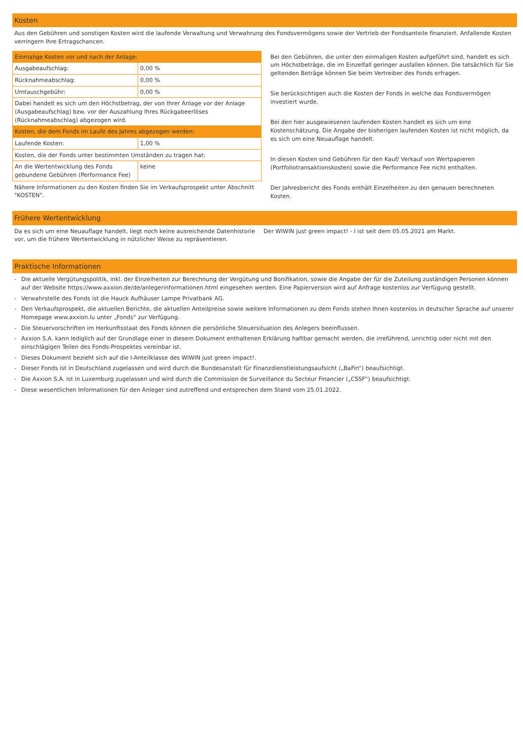Kosten
Aus den Gebühren und sonstigen Kosten wird die laufende Verwaltung und Verwahrung des Fondsvermögens sowie der Vertrieb der Fondsanteile finanziert. Anfallende Kosten verringern Ihre Ertragschancen.
| Einmalige Kosten vor und nach der Anlage: | |
| Ausgabeaufschlag: | 0,00 % |
| Rücknahmeabschlag: | 0,00 % |
| Umtauschgebühr: | 0,00 % |
| Dabei handelt es sich um den Höchstbetrag, der von Ihrer Anlage vor der Anlage (Ausgabeaufschlag) bzw. vor der Auszahlung Ihres Rückgabeerlöses (Rücknahmeabschlag) abgezogen wird. | |
| Kosten, die dem Fonds im Laufe des Jahres abgezogen werden: | |
| Laufende Kosten: | 1,00 % |
| Kosten, die der Fonds unter bestimmten Umständen zu tragen hat: | |
| An die Wertentwicklung des Fonds gebundene Gebühren (Performance Fee) | keine |
Nähere Informationen zu den Kosten finden Sie im Verkaufsprospekt unter Abschnitt "KOSTEN".
Bei den Gebühren, die unter den einmaligen Kosten aufgeführt sind, handelt es sich um Höchstbeträge, die im Einzelfall geringer ausfallen können. Die tatsächlich für Sie geltenden Beträge können Sie beim Vertreiber des Fonds erfragen.
Sie berücksichtigen auch die Kosten der Fonds in welche das Fondsvermögen investiert wurde.
Bei den hier ausgewiesenen laufenden Kosten handelt es sich um eine Kostenschätzung. Die Angabe der bisherigen laufenden Kosten ist nicht möglich, da es sich um eine Neuauflage handelt.
In diesen Kosten sind Gebühren für den Kauf/ Verkauf von Wertpapieren (Portfoliotransaktionskosten) sowie die Performance Fee nicht enthalten.
Der Jahresbericht des Fonds enthält Einzelheiten zu den genauen berechneten Kosten.
Frühere Wertentwicklung
Da es sich um eine Neuauflage handelt, liegt noch keine ausreichende Datenhistorie vor, um die frühere Wertentwicklung in nützlicher Weise zu repräsentieren.
Der WIWIN just green impact! - I ist seit dem 05.05.2021 am Markt.
Praktische Informationen
- Die aktuelle Vergütungspolitik, inkl. der Einzelheiten zur Berechnung der Vergütung und Bonifikation, sowie die Angabe der für die Zuteilung zuständigen Personen können auf der Website https://www.axxion.de/de/anlegerinformationen.html eingesehen werden. Eine Papierversion wird auf Anfrage kostenlos zur Verfügung gestellt.
- Verwahrstelle des Fonds ist die Hauck Aufhäuser Lampe Privatbank AG.
- Den Verkaufsprospekt, die aktuellen Berichte, die aktuellen Anteilpreise sowie weitere Informationen zu dem Fonds stehen Ihnen kostenlos in deutscher Sprache auf unserer Homepage www.axxion.lu unter „Fonds“ zur Verfügung.
- Die Steuervorschriften im Herkunftsstaat des Fonds können die persönliche Steuersituation des Anlegers beeinflussen.
- Axxion S.A. kann lediglich auf der Grundlage einer in diesem Dokument enthaltenen Erklärung haftbar gemacht werden, die irreführend, unrichtig oder nicht mit den einschlägigen Teilen des Fonds-Prospektes vereinbar ist.
- Dieses Dokument bezieht sich auf die I-Anteilklasse des WIWIN just green impact!.
- Dieser Fonds ist in Deutschland zugelassen und wird durch die Bundesanstalt für Finanzdienstleistungsaufsicht („BaFin“) beaufsichtigt.
- Die Axxion S.A. ist in Luxemburg zugelassen und wird durch die Commission de Surveillance du Secteur Financier („CSSF“) beaufsichtigt.
- Diese wesentlichen Informationen für den Anleger sind zutreffend und entsprechen dem Stand vom 25.01.2022.